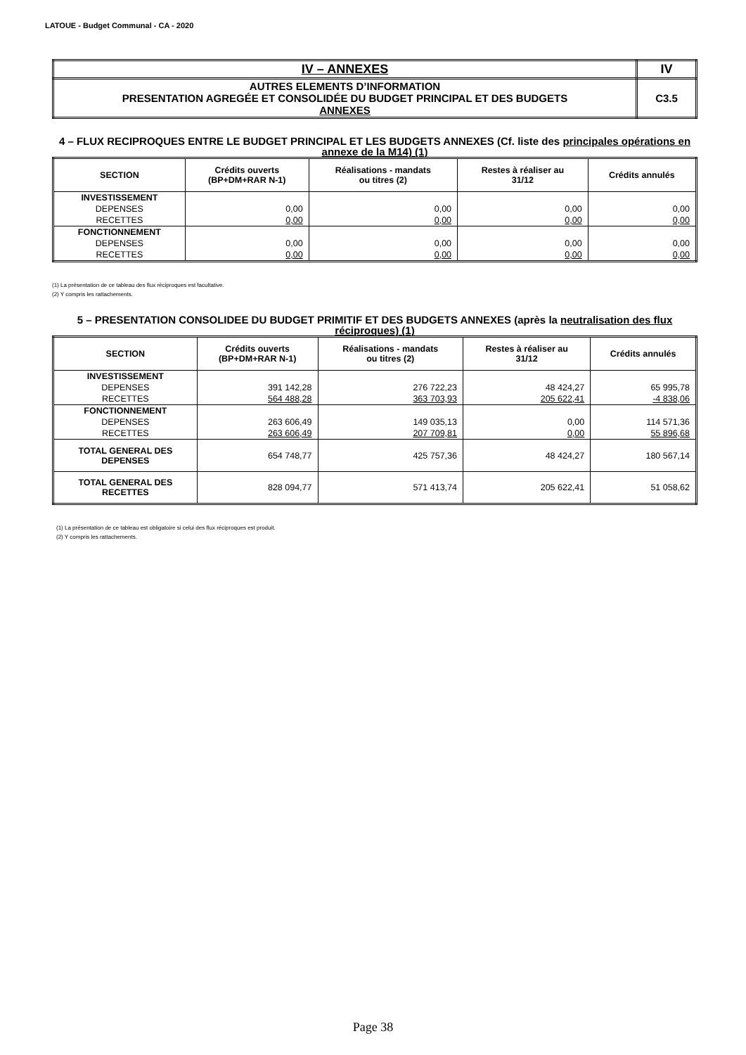LATOUE - Budget Communal - CA - 2020
| IV – ANNEXES | IV |
| AUTRES ELEMENTS D’INFORMATION PRESENTATION AGREGÉE ET CONSOLIDÉE DU BUDGET PRINCIPAL ET DES BUDGETS ANNEXES | C3.5 |
4 – FLUX RECIPROQUES ENTRE LE BUDGET PRINCIPAL ET LES BUDGETS ANNEXES (Cf. liste des principales opérations en annexe de la M14) (1)
| SECTION | Crédits ouverts (BP+DM+RAR N-1) | Réalisations - mandats ou titres (2) | Restes à réaliser au 31/12 | Crédits annulés |
| --- | --- | --- | --- | --- |
| INVESTISSEMENT | | | | |
| DEPENSES | 0,00 | 0,00 | 0,00 | 0,00 |
| RECETTES | 0,00 | 0,00 | 0,00 | 0,00 |
| FONCTIONNEMENT | | | | |
| DEPENSES | 0,00 | 0,00 | 0,00 | 0,00 |
| RECETTES | 0,00 | 0,00 | 0,00 | 0,00 |
(1) La présentation de ce tableau des flux réciproques est facultative.
(2) Y compris les rattachements.
5 – PRESENTATION CONSOLIDEE DU BUDGET PRIMITIF ET DES BUDGETS ANNEXES (après la neutralisation des flux réciproques) (1)
| SECTION | Crédits ouverts (BP+DM+RAR N-1) | Réalisations - mandats ou titres (2) | Restes à réaliser au 31/12 | Crédits annulés |
| --- | --- | --- | --- | --- |
| INVESTISSEMENT | | | | |
| DEPENSES | 391 142,28 | 276 722,23 | 48 424,27 | 65 995,78 |
| RECETTES | 564 488,28 | 363 703,93 | 205 622,41 | -4 838,06 |
| FONCTIONNEMENT | | | | |
| DEPENSES | 263 606,49 | 149 035,13 | 0,00 | 114 571,36 |
| RECETTES | 263 606,49 | 207 709,81 | 0,00 | 55 896,68 |
| TOTAL GENERAL DES DEPENSES | 654 748,77 | 425 757,36 | 48 424,27 | 180 567,14 |
| TOTAL GENERAL DES RECETTES | 828 094,77 | 571 413,74 | 205 622,41 | 51 058,62 |
(1) La présentation de ce tableau est obligatoire si celui des flux réciproques est produit.
(2) Y compris les rattachements.
Page 38